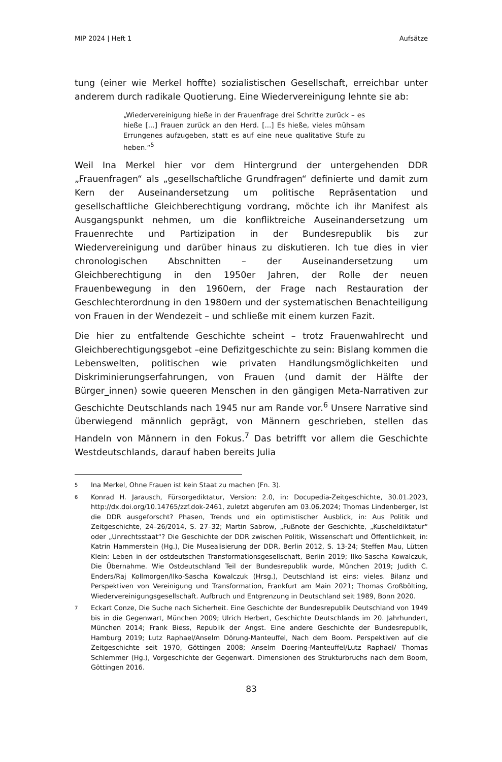MIP 2024 | Heft 1 Aufsätze
tung (einer wie Merkel hoffte) sozialistischen Gesellschaft, erreichbar unter anderem durch radikale Quotierung. Eine Wiedervereinigung lehnte sie ab:
„Wiedervereinigung hieße in der Frauenfrage drei Schritte zurück – es hieße [...] Frauen zurück an den Herd. [...] Es hieße, vieles mühsam Errungenes aufzugeben, statt es auf eine neue qualitative Stufe zu heben.“<sup>5</sup>
Weil Ina Merkel hier vor dem Hintergrund der untergehenden DDR „Frauenfragen“ als „gesellschaftliche Grundfragen“ definierte und damit zum Kern der Auseinandersetzung um politische Repräsentation und gesellschaftliche Gleichberechtigung vordrang, möchte ich ihr Manifest als Ausgangspunkt nehmen, um die konfliktreiche Auseinandersetzung um Frauenrechte und Partizipation in der Bundesrepublik bis zur Wiedervereinigung und darüber hinaus zu diskutieren. Ich tue dies in vier chronologischen Abschnitten – der Auseinandersetzung um Gleichberechtigung in den 1950er Jahren, der Rolle der neuen Frauenbewegung in den 1960ern, der Frage nach Restauration der Geschlechterordnung in den 1980ern und der systematischen Benachteiligung von Frauen in der Wendezeit – und schließe mit einem kurzen Fazit.
Die hier zu entfaltende Geschichte scheint – trotz Frauenwahlrecht und Gleichberechtigungsgebot –eine Defizitgeschichte zu sein: Bislang kommen die Lebenswelten, politischen wie privaten Handlungsmöglichkeiten und Diskriminierungserfahrungen, von Frauen (und damit der Hälfte der Bürger_innen) sowie queeren Menschen in den gängigen Meta-Narrativen zur Geschichte Deutschlands nach 1945 nur am Rande vor.<sup>6</sup> Unsere Narrative sind überwiegend männlich geprägt, von Männern geschrieben, stellen das Handeln von Männern in den Fokus.<sup>7</sup> Das betrifft vor allem die Geschichte Westdeutschlands, darauf haben bereits Julia
5
Ina Merkel, Ohne Frauen ist kein Staat zu machen (Fn. 3).
6
Konrad H. Jarausch, Fürsorgediktatur, Version: 2.0, in: Docupedia-Zeitgeschichte, 30.01.2023, http://dx.doi.org/10.14765/zzf.dok-2461, zuletzt abgerufen am 03.06.2024; Thomas Lindenberger, Ist die DDR ausgeforscht? Phasen, Trends und ein optimistischer Ausblick, in: Aus Politik und Zeitgeschichte, 24–26/2014, S. 27–32; Martin Sabrow, „Fußnote der Geschichte, „Kuscheldiktatur“ oder „Unrechtsstaat“? Die Geschichte der DDR zwischen Politik, Wissenschaft und Öffentlichkeit, in: Katrin Hammerstein (Hg.), Die Musealisierung der DDR, Berlin 2012, S. 13-24; Steffen Mau, Lütten Klein: Leben in der ostdeutschen Transformationsgesellschaft, Berlin 2019; Ilko-Sascha Kowalczuk, Die Übernahme. Wie Ostdeutschland Teil der Bundesrepublik wurde, München 2019; Judith C. Enders/Raj Kollmorgen/Ilko-Sascha Kowalczuk (Hrsg.), Deutschland ist eins: vieles. Bilanz und Perspektiven von Vereinigung und Transformation, Frankfurt am Main 2021; Thomas Großbölting, Wiedervereinigungsgesellschaft. Aufbruch und Entgrenzung in Deutschland seit 1989, Bonn 2020.
7
Eckart Conze, Die Suche nach Sicherheit. Eine Geschichte der Bundesrepublik Deutschland von 1949 bis in die Gegenwart, München 2009; Ulrich Herbert, Geschichte Deutschlands im 20. Jahrhundert, München 2014; Frank Biess, Republik der Angst. Eine andere Geschichte der Bundesrepublik, Hamburg 2019; Lutz Raphael/Anselm Dörung-Manteuffel, Nach dem Boom. Perspektiven auf die Zeitgeschichte seit 1970, Göttingen 2008; Anselm Doering-Manteuffel/Lutz Raphael/ Thomas Schlemmer (Hg.), Vorgeschichte der Gegenwart. Dimensionen des Strukturbruchs nach dem Boom, Göttingen 2016.
83